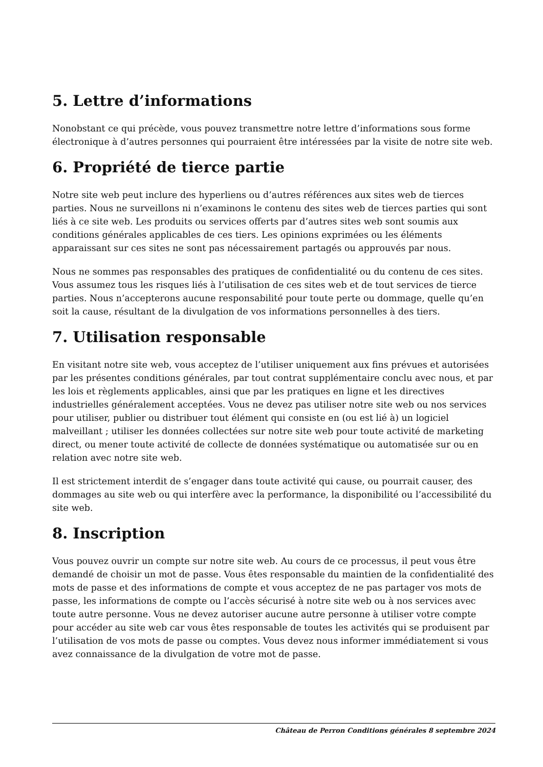5. Lettre d’informations
Nonobstant ce qui précède, vous pouvez transmettre notre lettre d’informations sous forme électronique à d’autres personnes qui pourraient être intéressées par la visite de notre site web.
6. Propriété de tierce partie
Notre site web peut inclure des hyperliens ou d’autres références aux sites web de tierces parties. Nous ne surveillons ni n’examinons le contenu des sites web de tierces parties qui sont liés à ce site web. Les produits ou services offerts par d’autres sites web sont soumis aux conditions générales applicables de ces tiers. Les opinions exprimées ou les éléments apparaissant sur ces sites ne sont pas nécessairement partagés ou approuvés par nous.
Nous ne sommes pas responsables des pratiques de confidentialité ou du contenu de ces sites. Vous assumez tous les risques liés à l’utilisation de ces sites web et de tout services de tierce parties. Nous n’accepterons aucune responsabilité pour toute perte ou dommage, quelle qu’en soit la cause, résultant de la divulgation de vos informations personnelles à des tiers.
7. Utilisation responsable
En visitant notre site web, vous acceptez de l’utiliser uniquement aux fins prévues et autorisées par les présentes conditions générales, par tout contrat supplémentaire conclu avec nous, et par les lois et règlements applicables, ainsi que par les pratiques en ligne et les directives industrielles généralement acceptées. Vous ne devez pas utiliser notre site web ou nos services pour utiliser, publier ou distribuer tout élément qui consiste en (ou est lié à) un logiciel malveillant ; utiliser les données collectées sur notre site web pour toute activité de marketing direct, ou mener toute activité de collecte de données systématique ou automatisée sur ou en relation avec notre site web.
Il est strictement interdit de s’engager dans toute activité qui cause, ou pourrait causer, des dommages au site web ou qui interfère avec la performance, la disponibilité ou l’accessibilité du site web.
8. Inscription
Vous pouvez ouvrir un compte sur notre site web. Au cours de ce processus, il peut vous être demandé de choisir un mot de passe. Vous êtes responsable du maintien de la confidentialité des mots de passe et des informations de compte et vous acceptez de ne pas partager vos mots de passe, les informations de compte ou l’accès sécurisé à notre site web ou à nos services avec toute autre personne. Vous ne devez autoriser aucune autre personne à utiliser votre compte pour accéder au site web car vous êtes responsable de toutes les activités qui se produisent par l’utilisation de vos mots de passe ou comptes. Vous devez nous informer immédiatement si vous avez connaissance de la divulgation de votre mot de passe.
Château de Perron Conditions générales 8 septembre 2024